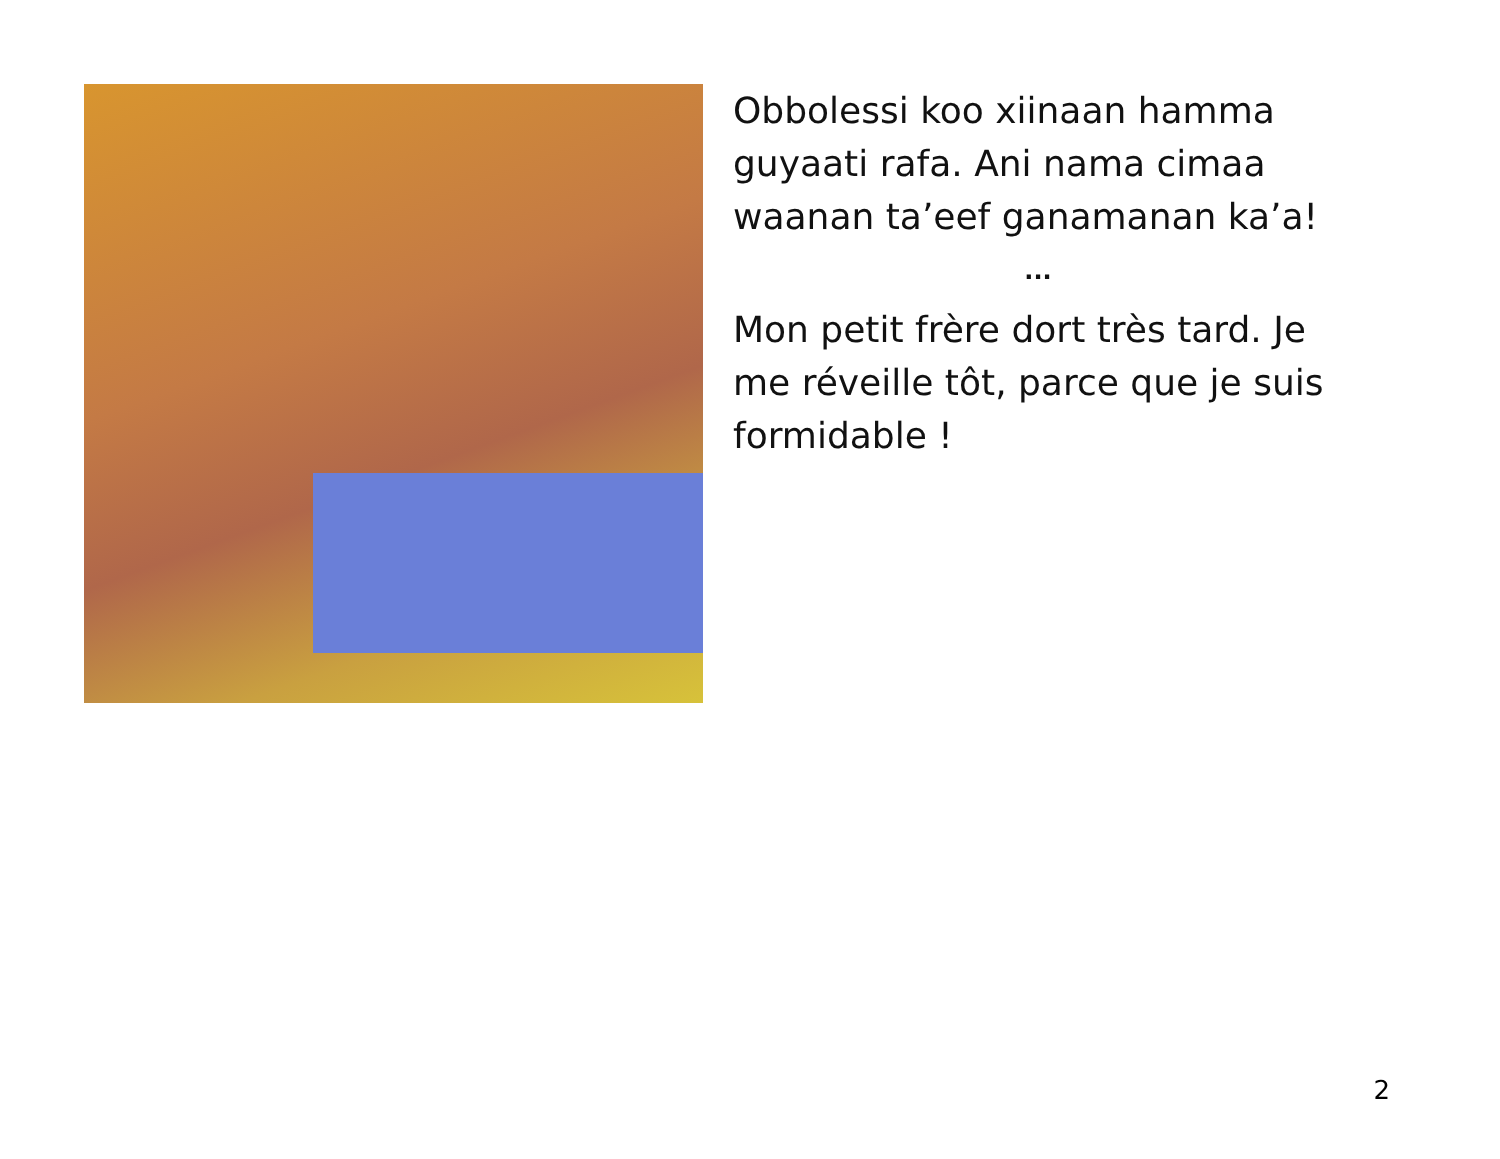Obbolessi koo xiinaan hamma guyaati rafa. Ani nama cimaa waanan ta’eef ganamanan ka’a!
...
Mon petit frère dort très tard. Je me réveille tôt, parce que je suis formidable !
2